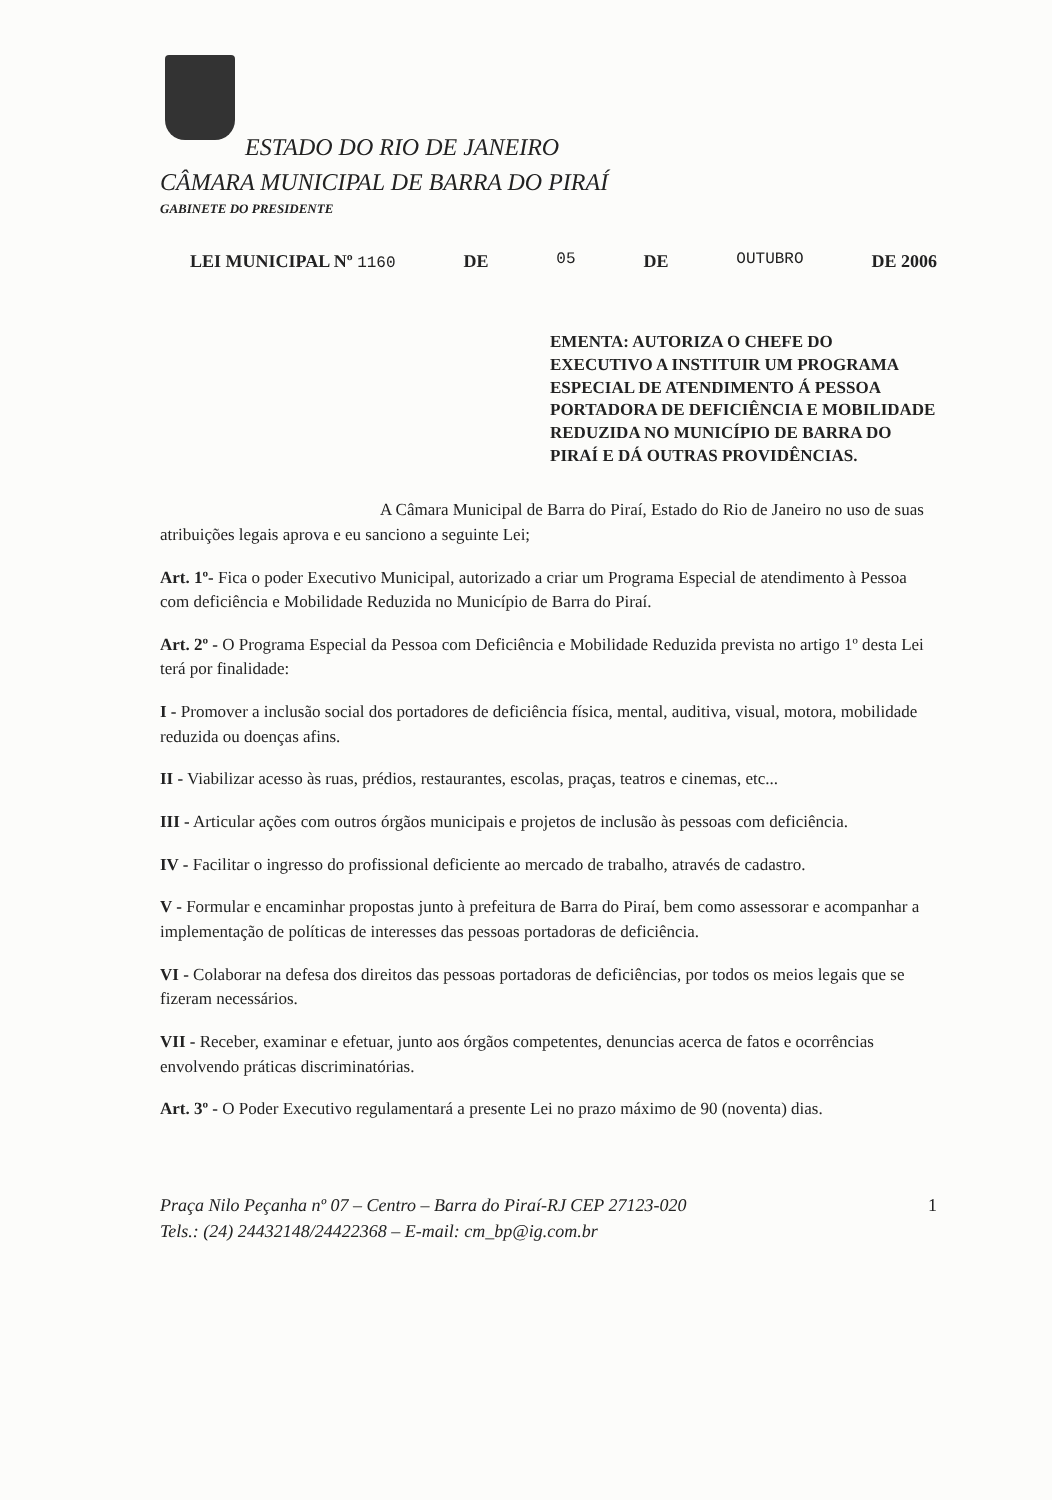ESTADO DO RIO DE JANEIRO
CÂMARA MUNICIPAL DE BARRA DO PIRAÍ
GABINETE DO PRESIDENTE
LEI MUNICIPAL Nº 1160 DE 05 DE OUTUBRO DE 2006
EMENTA: AUTORIZA O CHEFE DO EXECUTIVO A INSTITUIR UM PROGRAMA ESPECIAL DE ATENDIMENTO Á PESSOA PORTADORA DE DEFICIÊNCIA E MOBILIDADE REDUZIDA NO MUNICÍPIO DE BARRA DO PIRAÍ E DÁ OUTRAS PROVIDÊNCIAS.
A Câmara Municipal de Barra do Piraí, Estado do Rio de Janeiro no uso de suas atribuições legais aprova e eu sanciono a seguinte Lei;
Art. 1º- Fica o poder Executivo Municipal, autorizado a criar um Programa Especial de atendimento à Pessoa com deficiência e Mobilidade Reduzida no Município de Barra do Piraí.
Art. 2º - O Programa Especial da Pessoa com Deficiência e Mobilidade Reduzida prevista no artigo 1º desta Lei terá por finalidade:
I - Promover a inclusão social dos portadores de deficiência física, mental, auditiva, visual, motora, mobilidade reduzida ou doenças afins.
II - Viabilizar acesso às ruas, prédios, restaurantes, escolas, praças, teatros e cinemas, etc...
III - Articular ações com outros órgãos municipais e projetos de inclusão às pessoas com deficiência.
IV - Facilitar o ingresso do profissional deficiente ao mercado de trabalho, através de cadastro.
V - Formular e encaminhar propostas junto à prefeitura de Barra do Piraí, bem como assessorar e acompanhar a implementação de políticas de interesses das pessoas portadoras de deficiência.
VI - Colaborar na defesa dos direitos das pessoas portadoras de deficiências, por todos os meios legais que se fizeram necessários.
VII - Receber, examinar e efetuar, junto aos órgãos competentes, denuncias acerca de fatos e ocorrências envolvendo práticas discriminatórias.
Art. 3º - O Poder Executivo regulamentará a presente Lei no prazo máximo de 90 (noventa) dias.
Praça Nilo Peçanha nº 07 – Centro – Barra do Piraí-RJ CEP 27123-020
Tels.: (24) 24432148/24422368 – E-mail: cm_bp@ig.com.br
1